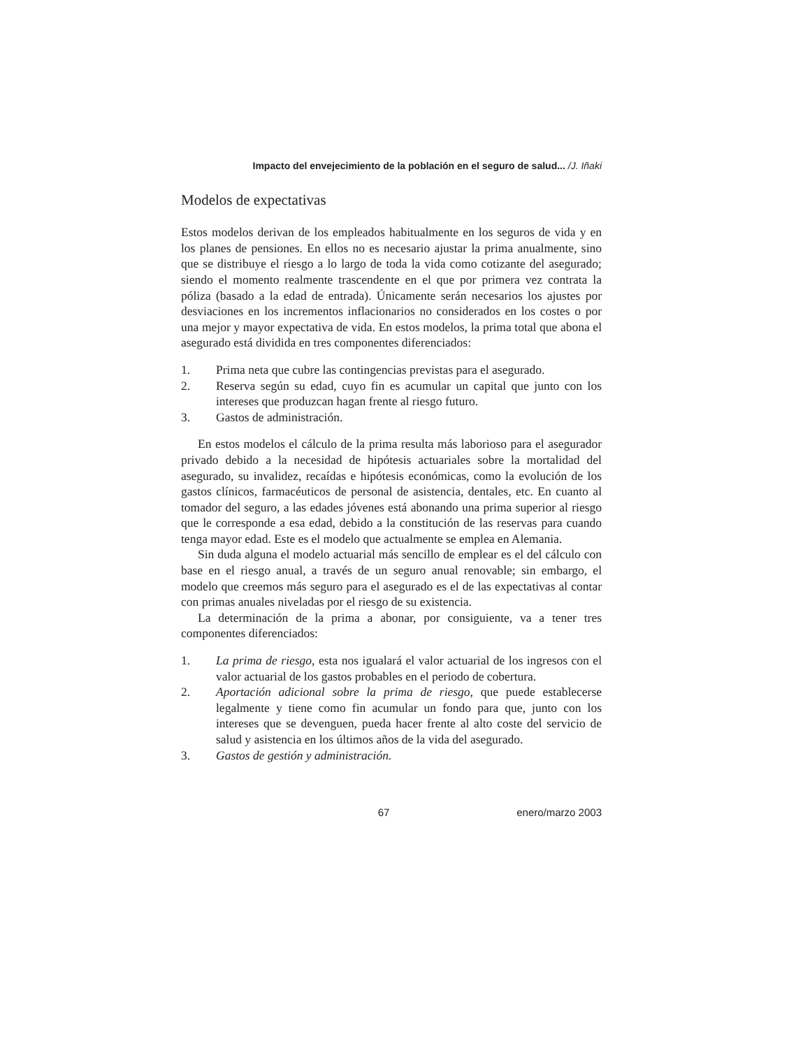Impacto del envejecimiento de la población en el seguro de salud... /J. Iñaki
Modelos de expectativas
Estos modelos derivan de los empleados habitualmente en los seguros de vida y en los planes de pensiones. En ellos no es necesario ajustar la prima anualmente, sino que se distribuye el riesgo a lo largo de toda la vida como cotizante del asegurado; siendo el momento realmente trascendente en el que por primera vez contrata la póliza (basado a la edad de entrada). Únicamente serán necesarios los ajustes por desviaciones en los incrementos inflacionarios no considerados en los costes o por una mejor y mayor expectativa de vida. En estos modelos, la prima total que abona el asegurado está dividida en tres componentes diferenciados:
1. Prima neta que cubre las contingencias previstas para el asegurado.
2. Reserva según su edad, cuyo fin es acumular un capital que junto con los intereses que produzcan hagan frente al riesgo futuro.
3. Gastos de administración.
En estos modelos el cálculo de la prima resulta más laborioso para el asegurador privado debido a la necesidad de hipótesis actuariales sobre la mortalidad del asegurado, su invalidez, recaídas e hipótesis económicas, como la evolución de los gastos clínicos, farmacéuticos de personal de asistencia, dentales, etc. En cuanto al tomador del seguro, a las edades jóvenes está abonando una prima superior al riesgo que le corresponde a esa edad, debido a la constitución de las reservas para cuando tenga mayor edad. Este es el modelo que actualmente se emplea en Alemania.
Sin duda alguna el modelo actuarial más sencillo de emplear es el del cálculo con base en el riesgo anual, a través de un seguro anual renovable; sin embargo, el modelo que creemos más seguro para el asegurado es el de las expectativas al contar con primas anuales niveladas por el riesgo de su existencia.
La determinación de la prima a abonar, por consiguiente, va a tener tres componentes diferenciados:
1. La prima de riesgo, esta nos igualará el valor actuarial de los ingresos con el valor actuarial de los gastos probables en el periodo de cobertura.
2. Aportación adicional sobre la prima de riesgo, que puede establecerse legalmente y tiene como fin acumular un fondo para que, junto con los intereses que se devenguen, pueda hacer frente al alto coste del servicio de salud y asistencia en los últimos años de la vida del asegurado.
3. Gastos de gestión y administración.
67 enero/marzo 2003